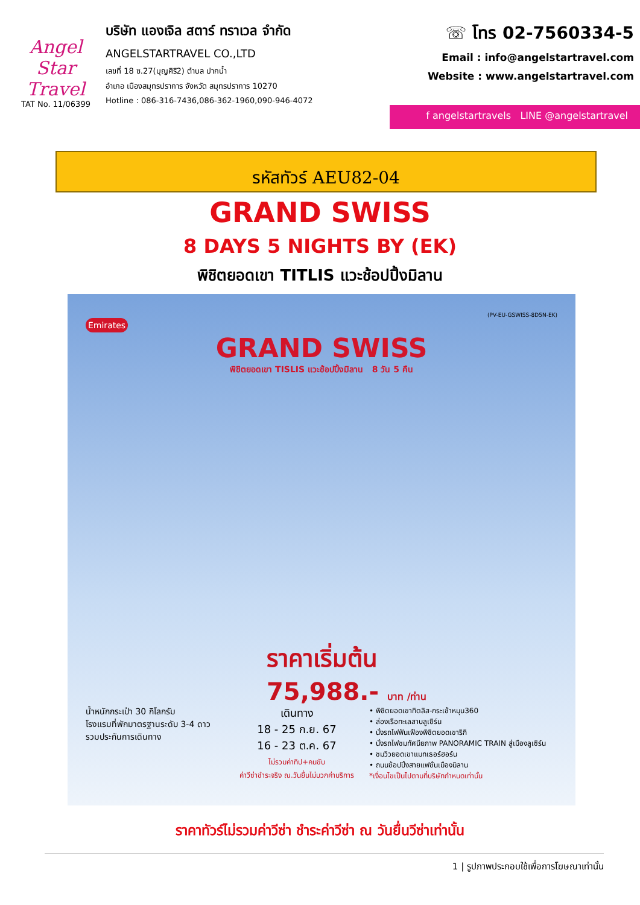Angel
Star Travel
TAT No. 11/06399
บริษัท แองเจิล สตาร์ ทราเวล จำกัด
ANGELSTARTRAVEL CO.,LTD
เลขที่ 18 ซ.27(บุญศิริ2) ตำบล ปากน้ำ
อำเภอ เมืองสมุทรปราการ จังหวัด สมุทรปราการ 10270
Hotline : 086-316-7436,086-362-1960,090-946-4072
☏ โทร 02-7560334-5
Email : info@angelstartravel.com
Website : www.angelstartravel.com
f angelstartravels LINE @angelstartravel
รหัสทัวร์ AEU82-04
GRAND SWISS
8 DAYS 5 NIGHTS BY (EK)
พิชิตยอดเขา TITLIS แวะช้อปปิ้งมิลาน
(PV-EU-GSWISS-8D5N-EK)
Emirates
GRAND SWISS
พิชิตยอดเขา TISLIS แวะช้อปปิ้งมิลาน 8 วัน 5 คืน
ราคาเริ่มต้น
75,988.- บาท /ท่าน
น้ำหนักกระเป๋า 30 กิโลกรัม
โรงแรมที่พักมาตรฐานระดับ 3-4 ดาว
รวมประกันการเดินทาง
เดินทาง
18 - 25 ก.ย. 67
16 - 23 ต.ค. 67
ไม่รวมค่าทิป+คนขับ
ค่าวีซ่าชำระจริง ณ.วันยื่นไม่บวกค่าบริการ
• พิชิตยอดเขาทิตลิส-กระเช้าหมุน360
• ล่องเรือทะเลสาบลูเซิร์น
• นั่งรถไฟฟันเฟืองพิชิตยอดเขาริกิ
• นั่งรถไฟชมทัศนียภาพ PANORAMIC TRAIN สู่เมืองลูเซิร์น
• ชมวิวยอดเขาแมทเธอร์ฮอร์น
• ถนนช้อปปิ้งสายแฟชั่นเมืองมิลาน
*เงื่อนไขเป็นไปตามที่บริษัทกำหนดเท่านั้น
ราคาทัวร์ไม่รวมค่าวีซ่า ชำระค่าวีซ่า ณ วันยื่นวีซ่าเท่านั้น
1 | รูปภาพประกอบใช้เพื่อการโฆษณาเท่านั้น